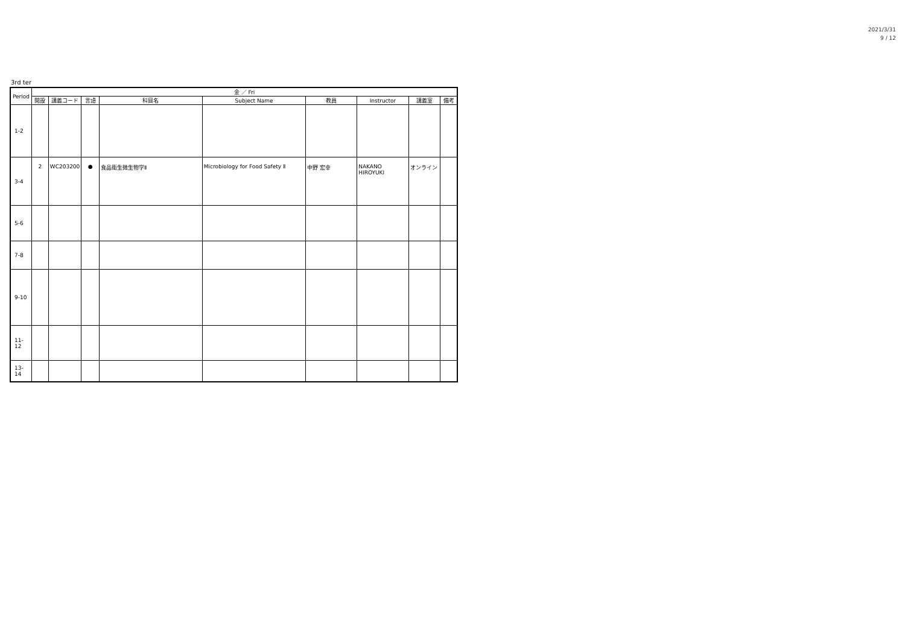2021/3/31
9 / 12
3rd ter
| Period | 金 ／ Fri | | | | | | | | |
| --- | --- | --- | --- | --- | --- | --- | --- | --- | --- |
| | 開設 | 講義コード | 言語 | 科目名 | Subject Name | 教員 | Instructor | 講義室 | 備考 |
| 1-2 | | | | | | | | | |
| 3-4 | 2 | WC203200 | ● | 食品衛生微生物学Ⅱ | Microbiology for Food Safety Ⅱ | 中野 宏幸 | NAKANO HIROYUKI | オンライン | |
| 5-6 | | | | | | | | | |
| 7-8 | | | | | | | | | |
| 9-10 | | | | | | | | | |
| 11-12 | | | | | | | | | |
| 13-14 | | | | | | | | | |